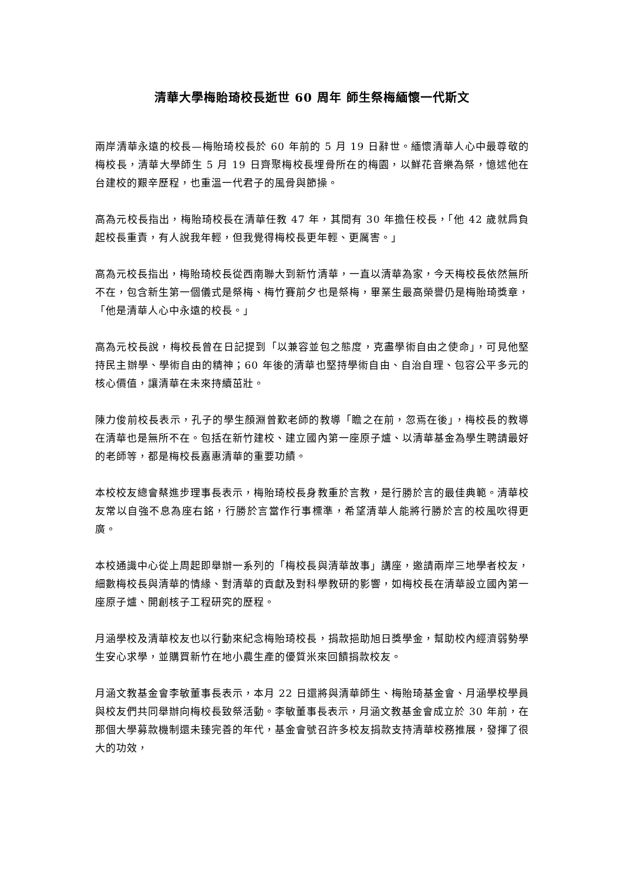清華大學梅貽琦校長逝世 60 周年 師生祭梅緬懷一代斯文
兩岸清華永遠的校長—梅貽琦校長於 60 年前的 5 月 19 日辭世。緬懷清華人心中最尊敬的梅校長，清華大學師生 5 月 19 日齊聚梅校長埋骨所在的梅園，以鮮花音樂為祭，憶述他在台建校的艱辛歷程，也重溫一代君子的風骨與節操。
高為元校長指出，梅貽琦校長在清華任教 47 年，其間有 30 年擔任校長，「他 42 歲就肩負起校長重責，有人說我年輕，但我覺得梅校長更年輕、更厲害。」
高為元校長指出，梅貽琦校長從西南聯大到新竹清華，一直以清華為家，今天梅校長依然無所不在，包含新生第一個儀式是祭梅、梅竹賽前夕也是祭梅，畢業生最高榮譽仍是梅貽琦獎章，「他是清華人心中永遠的校長。」
高為元校長說，梅校長曾在日記提到「以兼容並包之態度，克盡學術自由之使命」，可見他堅持民主辦學、學術自由的精神；60 年後的清華也堅持學術自由、自治自理、包容公平多元的核心價值，讓清華在未來持續茁壯。
陳力俊前校長表示，孔子的學生顏淵曾歎老師的教導「瞻之在前，忽焉在後」，梅校長的教導在清華也是無所不在。包括在新竹建校、建立國內第一座原子爐、以清華基金為學生聘請最好的老師等，都是梅校長嘉惠清華的重要功績。
本校校友總會蔡進步理事長表示，梅貽琦校長身教重於言教，是行勝於言的最佳典範。清華校友常以自強不息為座右銘，行勝於言當作行事標準，希望清華人能將行勝於言的校風吹得更廣。
本校通識中心從上周起即舉辦一系列的「梅校長與清華故事」講座，邀請兩岸三地學者校友，細數梅校長與清華的情緣、對清華的貢獻及對科學教研的影響，如梅校長在清華設立國內第一座原子爐、開創核子工程研究的歷程。
月涵學校及清華校友也以行動來紀念梅貽琦校長，捐款挹助旭日獎學金，幫助校內經濟弱勢學生安心求學，並購買新竹在地小農生產的優質米來回饋捐款校友。
月涵文教基金會李敏董事長表示，本月 22 日還將與清華師生、梅貽琦基金會、月涵學校學員與校友們共同舉辦向梅校長致祭活動。李敏董事長表示，月涵文教基金會成立於 30 年前，在那個大學募款機制還未臻完善的年代，基金會號召許多校友捐款支持清華校務推展，發揮了很大的功效，